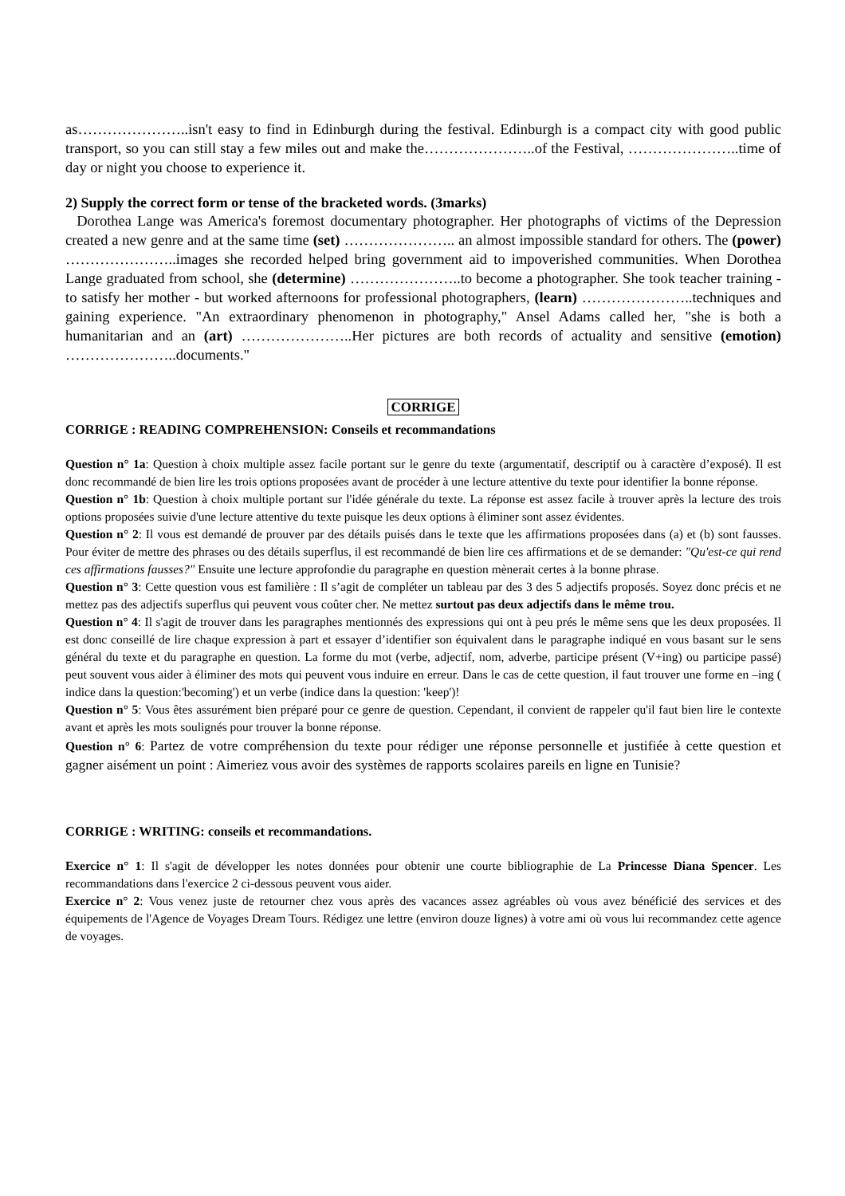as…………………..isn't easy to find in Edinburgh during the festival. Edinburgh is a compact city with good public transport, so you can still stay a few miles out and make the…………………..of the Festival, …………………..time of day or night you choose to experience it.
2) Supply the correct form or tense of the bracketed words. (3marks)
Dorothea Lange was America's foremost documentary photographer. Her photographs of victims of the Depression created a new genre and at the same time (set) ………………….. an almost impossible standard for others. The (power) …………………..images she recorded helped bring government aid to impoverished communities. When Dorothea Lange graduated from school, she (determine) …………………..to become a photographer. She took teacher training - to satisfy her mother - but worked afternoons for professional photographers, (learn) …………………..techniques and gaining experience. "An extraordinary phenomenon in photography," Ansel Adams called her, "she is both a humanitarian and an (art) …………………..Her pictures are both records of actuality and sensitive (emotion) …………………..documents."
CORRIGE
CORRIGE : READING COMPREHENSION: Conseils et recommandations
Question n° 1a: Question à choix multiple assez facile portant sur le genre du texte (argumentatif, descriptif ou à caractère d’exposé). Il est donc recommandé de bien lire les trois options proposées avant de procéder à une lecture attentive du texte pour identifier la bonne réponse.
Question n° 1b: Question à choix multiple portant sur l'idée générale du texte. La réponse est assez facile à trouver après la lecture des trois options proposées suivie d'une lecture attentive du texte puisque les deux options à éliminer sont assez évidentes.
Question n° 2: Il vous est demandé de prouver par des détails puisés dans le texte que les affirmations proposées dans (a) et (b) sont fausses. Pour éviter de mettre des phrases ou des détails superflus, il est recommandé de bien lire ces affirmations et de se demander: "Qu'est-ce qui rend ces affirmations fausses?" Ensuite une lecture approfondie du paragraphe en question mènerait certes à la bonne phrase.
Question n° 3: Cette question vous est familière : Il s’agit de compléter un tableau par des 3 des 5 adjectifs proposés. Soyez donc précis et ne mettez pas des adjectifs superflus qui peuvent vous coûter cher. Ne mettez surtout pas deux adjectifs dans le même trou.
Question n° 4: Il s'agit de trouver dans les paragraphes mentionnés des expressions qui ont à peu prés le même sens que les deux proposées. Il est donc conseillé de lire chaque expression à part et essayer d’identifier son équivalent dans le paragraphe indiqué en vous basant sur le sens général du texte et du paragraphe en question. La forme du mot (verbe, adjectif, nom, adverbe, participe présent (V+ing) ou participe passé) peut souvent vous aider à éliminer des mots qui peuvent vous induire en erreur. Dans le cas de cette question, il faut trouver une forme en –ing ( indice dans la question:'becoming') et un verbe (indice dans la question: 'keep')!
Question n° 5: Vous êtes assurément bien préparé pour ce genre de question. Cependant, il convient de rappeler qu'il faut bien lire le contexte avant et après les mots soulignés pour trouver la bonne réponse.
Question n° 6: Partez de votre compréhension du texte pour rédiger une réponse personnelle et justifiée à cette question et gagner aisément un point : Aimeriez vous avoir des systèmes de rapports scolaires pareils en ligne en Tunisie?
CORRIGE : WRITING: conseils et recommandations.
Exercice n° 1: Il s'agit de développer les notes données pour obtenir une courte bibliographie de La Princesse Diana Spencer. Les recommandations dans l'exercice 2 ci-dessous peuvent vous aider.
Exercice n° 2: Vous venez juste de retourner chez vous après des vacances assez agréables où vous avez bénéficié des services et des équipements de l'Agence de Voyages Dream Tours. Rédigez une lettre (environ douze lignes) à votre ami où vous lui recommandez cette agence de voyages.